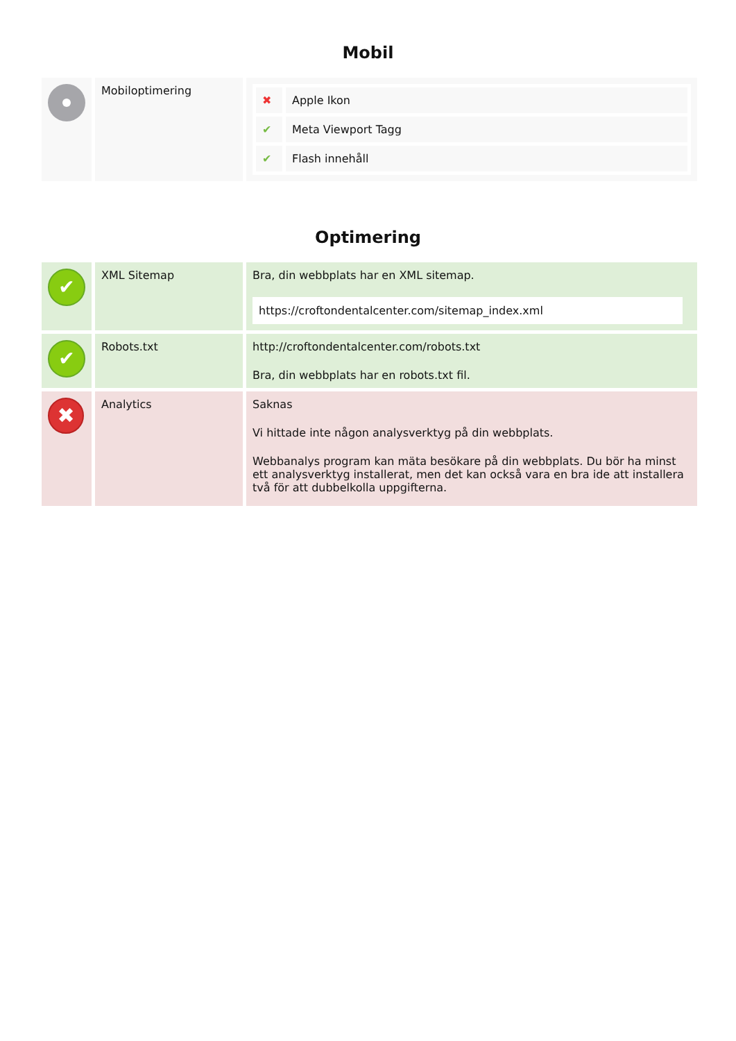Mobil
| | Mobiloptimering | / ✖ / Apple Ikon / / ✔ / Meta Viewport Tagg / / ✔ / Flash innehåll / |
Optimering
| ✔ | XML Sitemap | Bra, din webbplats har en XML sitemap. https://croftondentalcenter.com/sitemap_index.xml |
| ✔ | Robots.txt | http://croftondentalcenter.com/robots.txt Bra, din webbplats har en robots.txt fil. |
| ✖ | Analytics | Saknas Vi hittade inte någon analysverktyg på din webbplats. Webbanalys program kan mäta besökare på din webbplats. Du bör ha minst ett analysverktyg installerat, men det kan också vara en bra ide att installera två för att dubbelkolla uppgifterna. |